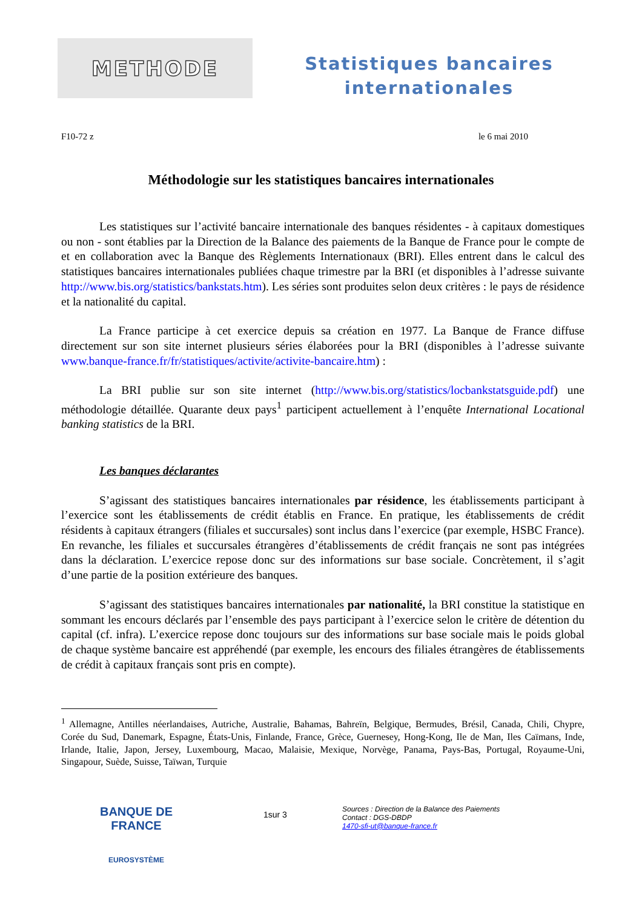METHODE
Statistiques bancaires
internationales
F10-72 z le 6 mai 2010
Méthodologie sur les statistiques bancaires internationales
Les statistiques sur l’activité bancaire internationale des banques résidentes - à capitaux domestiques ou non - sont établies par la Direction de la Balance des paiements de la Banque de France pour le compte de et en collaboration avec la Banque des Règlements Internationaux (BRI). Elles entrent dans le calcul des statistiques bancaires internationales publiées chaque trimestre par la BRI (et disponibles à l’adresse suivante http://www.bis.org/statistics/bankstats.htm). Les séries sont produites selon deux critères : le pays de résidence et la nationalité du capital.
La France participe à cet exercice depuis sa création en 1977. La Banque de France diffuse directement sur son site internet plusieurs séries élaborées pour la BRI (disponibles à l’adresse suivante www.banque-france.fr/fr/statistiques/activite/activite-bancaire.htm) :
La BRI publie sur son site internet (http://www.bis.org/statistics/locbankstatsguide.pdf) une méthodologie détaillée. Quarante deux pays<sup>1</sup> participent actuellement à l’enquête International Locational banking statistics de la BRI.
Les banques déclarantes
S’agissant des statistiques bancaires internationales par résidence, les établissements participant à l’exercice sont les établissements de crédit établis en France. En pratique, les établissements de crédit résidents à capitaux étrangers (filiales et succursales) sont inclus dans l’exercice (par exemple, HSBC France). En revanche, les filiales et succursales étrangères d’établissements de crédit français ne sont pas intégrées dans la déclaration. L’exercice repose donc sur des informations sur base sociale. Concrètement, il s’agit d’une partie de la position extérieure des banques.
S’agissant des statistiques bancaires internationales par nationalité, la BRI constitue la statistique en sommant les encours déclarés par l’ensemble des pays participant à l’exercice selon le critère de détention du capital (cf. infra). L’exercice repose donc toujours sur des informations sur base sociale mais le poids global de chaque système bancaire est appréhendé (par exemple, les encours des filiales étrangères de établissements de crédit à capitaux français sont pris en compte).
<sup>1</sup> Allemagne, Antilles néerlandaises, Autriche, Australie, Bahamas, Bahreïn, Belgique, Bermudes, Brésil, Canada, Chili, Chypre, Corée du Sud, Danemark, Espagne, États-Unis, Finlande, France, Grèce, Guernesey, Hong-Kong, Ile de Man, Iles Caïmans, Inde, Irlande, Italie, Japon, Jersey, Luxembourg, Macao, Malaisie, Mexique, Norvège, Panama, Pays-Bas, Portugal, Royaume-Uni, Singapour, Suède, Suisse, Taïwan, Turquie
BANQUE DE FRANCE
EUROSYSTÈME
1sur 3
Sources : Direction de la Balance des Paiements
Contact : DGS-DBDP
1470-sfi-ut@banque-france.fr